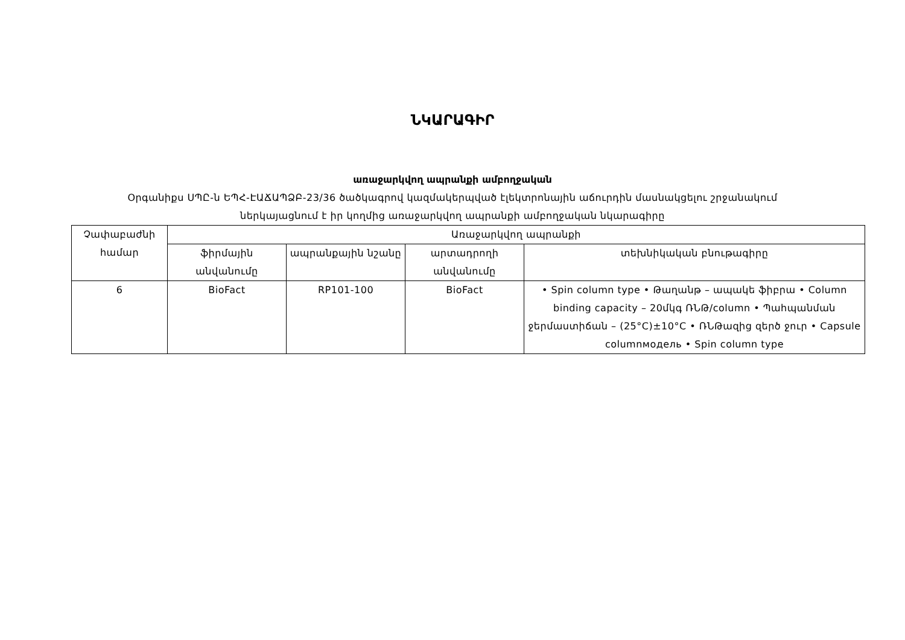ՆԿԱՐԱԳԻՐ
առաջարկվող ապրանքի ամբողջական
Օրգանիքս ՍՊԸ-ն ԵՊՀ-ԷԱՃԱՊՁԲ-23/36 ծածկագրով կազմակերպված էլեկտրոնային աճուրդին մասնակցելու շրջանակում
ներկայացնում է իր կողմից առաջարկվող ապրանքի ամբողջական նկարագիրը
| Չափաբաժնի համար | Առաջարկվող ապրանքի | | | |
| --- | --- | --- | --- | --- |
| | ֆիրմային անվանումը | ապրանքային նշանը | արտադրողի անվանումը | տեխնիկական բնութագիրը |
| 6 | BioFact | RP101-100 | BioFact | • Spin column type • Թաղանթ – ապակե ֆիբրա • Column binding capacity – 20մկգ ՌՆԹ/column • Պահպանման ջերմաստիճան – (25°C)±10°C • ՌՆԹազից զերծ ջուր • Capsule columnмодель • Spin column type |